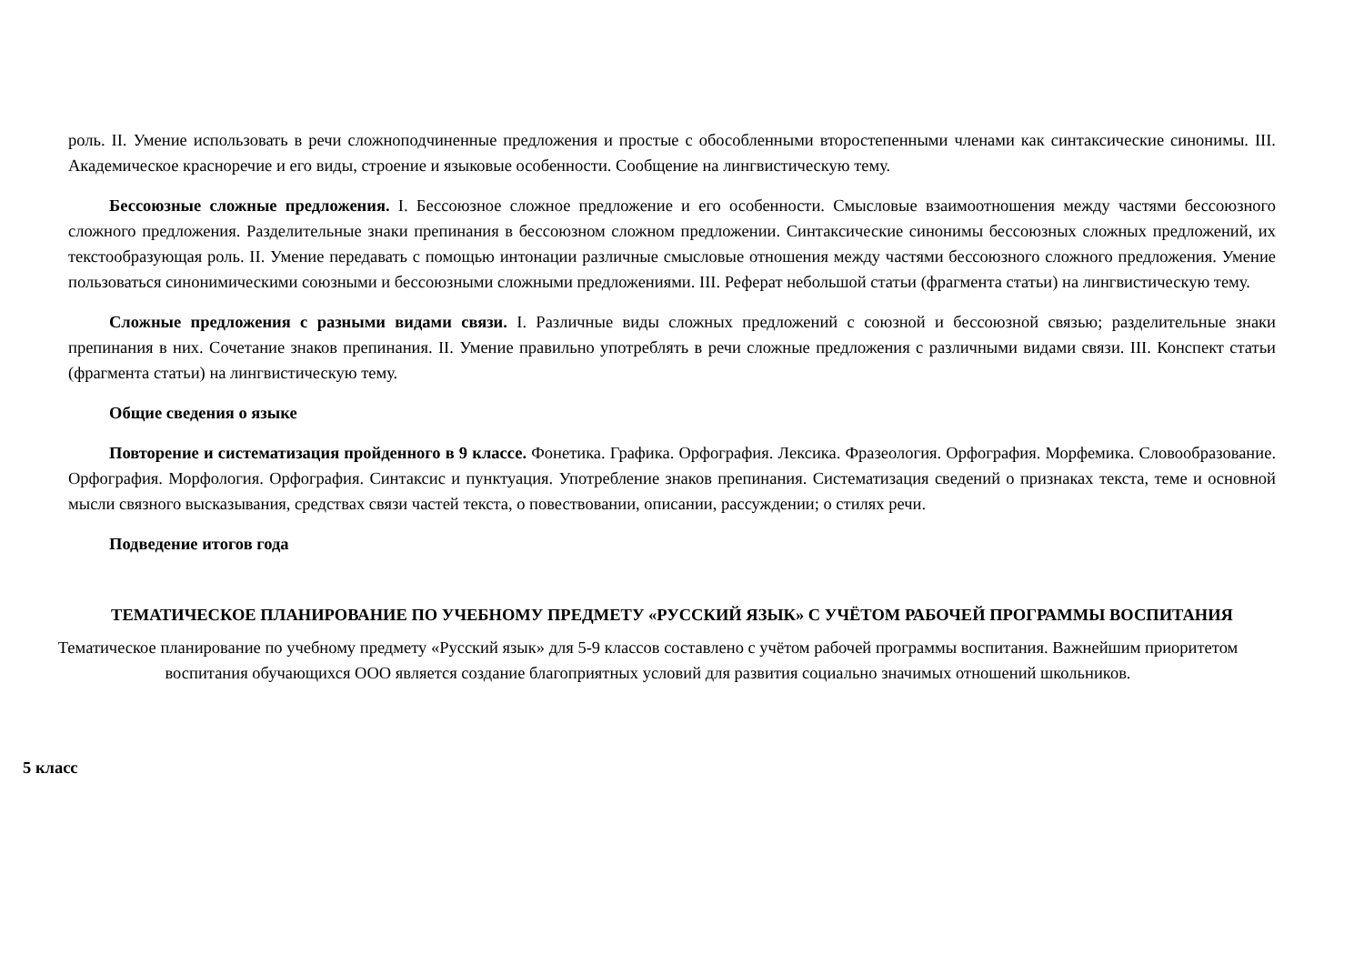роль. II. Умение использовать в речи сложноподчиненные предложения и простые с обособленными второстепенными членами как синтаксические синонимы. III. Академическое красноречие и его виды, строение и языковые особенности. Сообщение на лингвистическую тему.
Бессоюзные сложные предложения. I. Бессоюзное сложное предложение и его особенности. Смысловые взаимоотношения между частями бессоюзного сложного предложения. Разделительные знаки препинания в бессоюзном сложном предложении. Синтаксические синонимы бессоюзных сложных предложений, их текстообразующая роль. II. Умение передавать с помощью интонации различные смысловые отношения между частями бессоюзного сложного предложения. Умение пользоваться синонимическими союзными и бессоюзными сложными предложениями. III. Реферат небольшой статьи (фрагмента статьи) на лингвистическую тему.
Сложные предложения с разными видами связи. I. Различные виды сложных предложений с союзной и бессоюзной связью; разделительные знаки препинания в них. Сочетание знаков препинания. II. Умение правильно употреблять в речи сложные предложения с различными видами связи. III. Конспект статьи (фрагмента статьи) на лингвистическую тему.
Общие сведения о языке
Повторение и систематизация пройденного в 9 классе. Фонетика. Графика. Орфография. Лексика. Фразеология. Орфография. Морфемика. Словообразование. Орфография. Морфология. Орфография. Синтаксис и пунктуация. Употребление знаков препинания. Систематизация сведений о признаках текста, теме и основной мысли связного высказывания, средствах связи частей текста, о повествовании, описании, рассуждении; о стилях речи.
Подведение итогов года
ТЕМАТИЧЕСКОЕ ПЛАНИРОВАНИЕ ПО УЧЕБНОМУ ПРЕДМЕТУ «РУССКИЙ ЯЗЫК» С УЧЁТОМ РАБОЧЕЙ ПРОГРАММЫ ВОСПИТАНИЯ
Тематическое планирование по учебному предмету «Русский язык» для 5-9 классов составлено с учётом рабочей программы воспитания. Важнейшим приоритетом воспитания обучающихся ООО является создание благоприятных условий для развития социально значимых отношений школьников.
5 класс